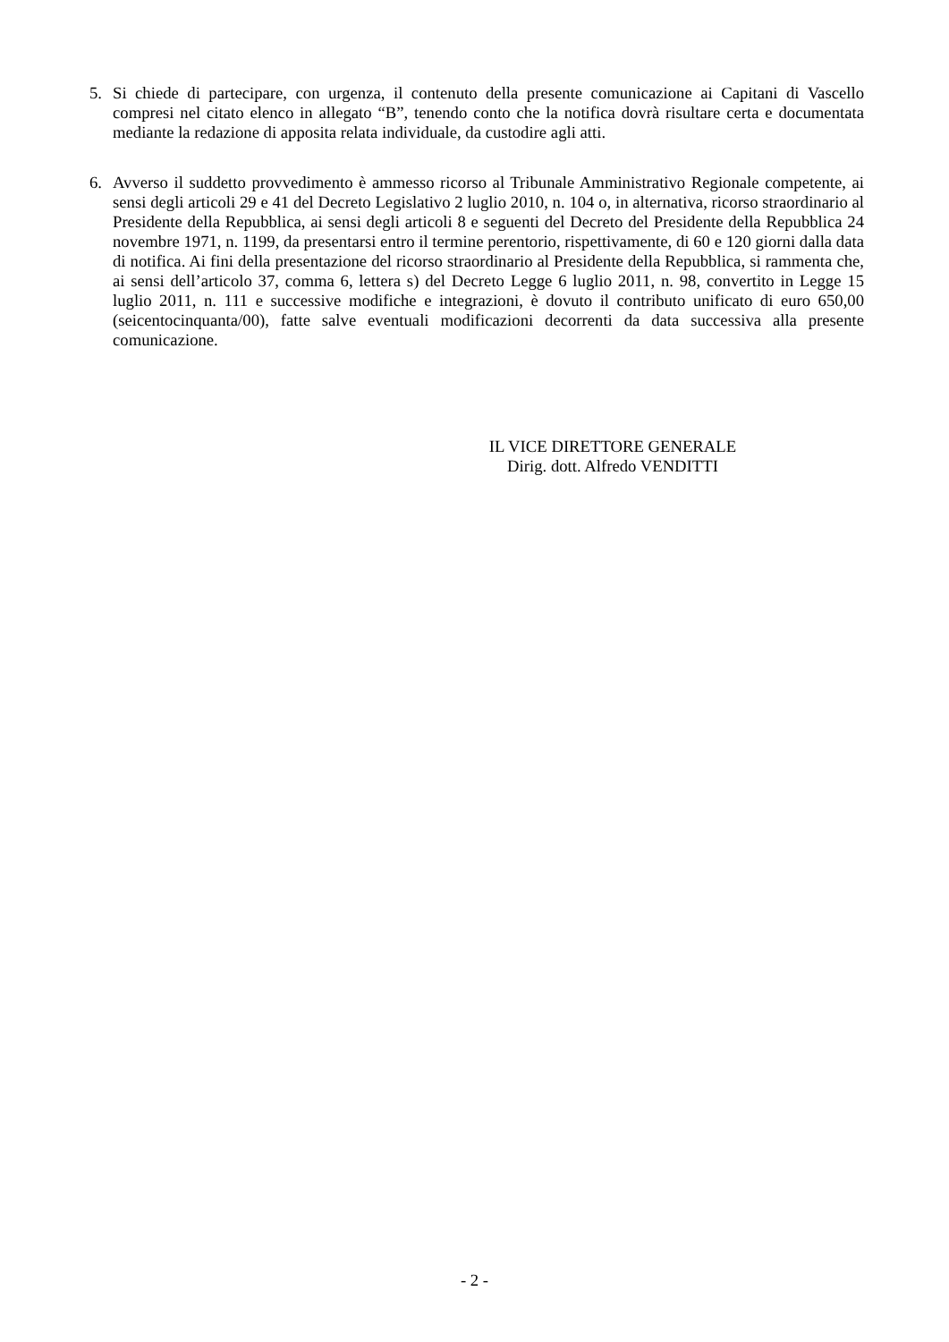5. Si chiede di partecipare, con urgenza, il contenuto della presente comunicazione ai Capitani di Vascello compresi nel citato elenco in allegato “B”, tenendo conto che la notifica dovrà risultare certa e documentata mediante la redazione di apposita relata individuale, da custodire agli atti.
6. Avverso il suddetto provvedimento è ammesso ricorso al Tribunale Amministrativo Regionale competente, ai sensi degli articoli 29 e 41 del Decreto Legislativo 2 luglio 2010, n. 104 o, in alternativa, ricorso straordinario al Presidente della Repubblica, ai sensi degli articoli 8 e seguenti del Decreto del Presidente della Repubblica 24 novembre 1971, n. 1199, da presentarsi entro il termine perentorio, rispettivamente, di 60 e 120 giorni dalla data di notifica. Ai fini della presentazione del ricorso straordinario al Presidente della Repubblica, si rammenta che, ai sensi dell’articolo 37, comma 6, lettera s) del Decreto Legge 6 luglio 2011, n. 98, convertito in Legge 15 luglio 2011, n. 111 e successive modifiche e integrazioni, è dovuto il contributo unificato di euro 650,00 (seicentocinquanta/00), fatte salve eventuali modificazioni decorrenti da data successiva alla presente comunicazione.
IL VICE DIRETTORE GENERALE
Dirig. dott. Alfredo VENDITTI
- 2 -